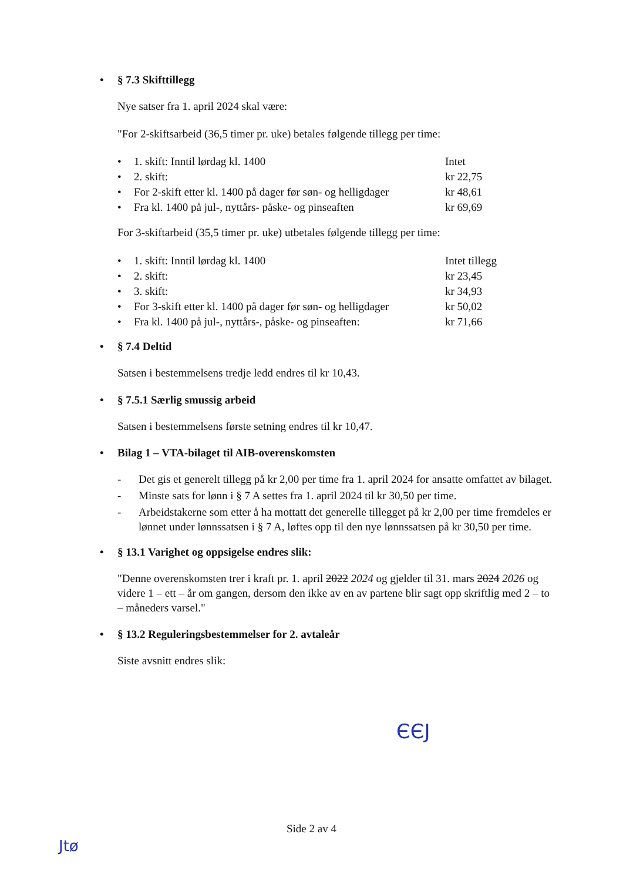• § 7.3 Skifttillegg
Nye satser fra 1. april 2024 skal være:
"For 2-skiftsarbeid (36,5 timer pr. uke) betales følgende tillegg per time:
| • | 1. skift: Inntil lørdag kl. 1400 | Intet |
| • | 2. skift: | kr 22,75 |
| • | For 2-skift etter kl. 1400 på dager før søn- og helligdager | kr 48,61 |
| • | Fra kl. 1400 på jul-, nyttårs- påske- og pinseaften | kr 69,69 |
For 3-skiftarbeid (35,5 timer pr. uke) utbetales følgende tillegg per time:
| • | 1. skift: Inntil lørdag kl. 1400 | Intet tillegg |
| • | 2. skift: | kr 23,45 |
| • | 3. skift: | kr 34,93 |
| • | For 3-skift etter kl. 1400 på dager før søn- og helligdager | kr 50,02 |
| • | Fra kl. 1400 på jul-, nyttårs-, påske- og pinseaften: | kr 71,66 |
• § 7.4 Deltid
Satsen i bestemmelsens tredje ledd endres til kr 10,43.
• § 7.5.1 Særlig smussig arbeid
Satsen i bestemmelsens første setning endres til kr 10,47.
• Bilag 1 – VTA-bilaget til AIB-overenskomsten
- Det gis et generelt tillegg på kr 2,00 per time fra 1. april 2024 for ansatte omfattet av bilaget.
- Minste sats for lønn i § 7 A settes fra 1. april 2024 til kr 30,50 per time.
- Arbeidstakerne som etter å ha mottatt det generelle tillegget på kr 2,00 per time fremdeles er lønnet under lønnssatsen i § 7 A, løftes opp til den nye lønnssatsen på kr 30,50 per time.
• § 13.1 Varighet og oppsigelse endres slik:
"Denne overenskomsten trer i kraft pr. 1. april 2022 2024 og gjelder til 31. mars 2024 2026 og videre 1 – ett – år om gangen, dersom den ikke av en av partene blir sagt opp skriftlig med 2 – to – måneders varsel."
• § 13.2 Reguleringsbestemmelser for 2. avtaleår
Siste avsnitt endres slik:
ЄЄJ
Side 2 av 4
Jtø